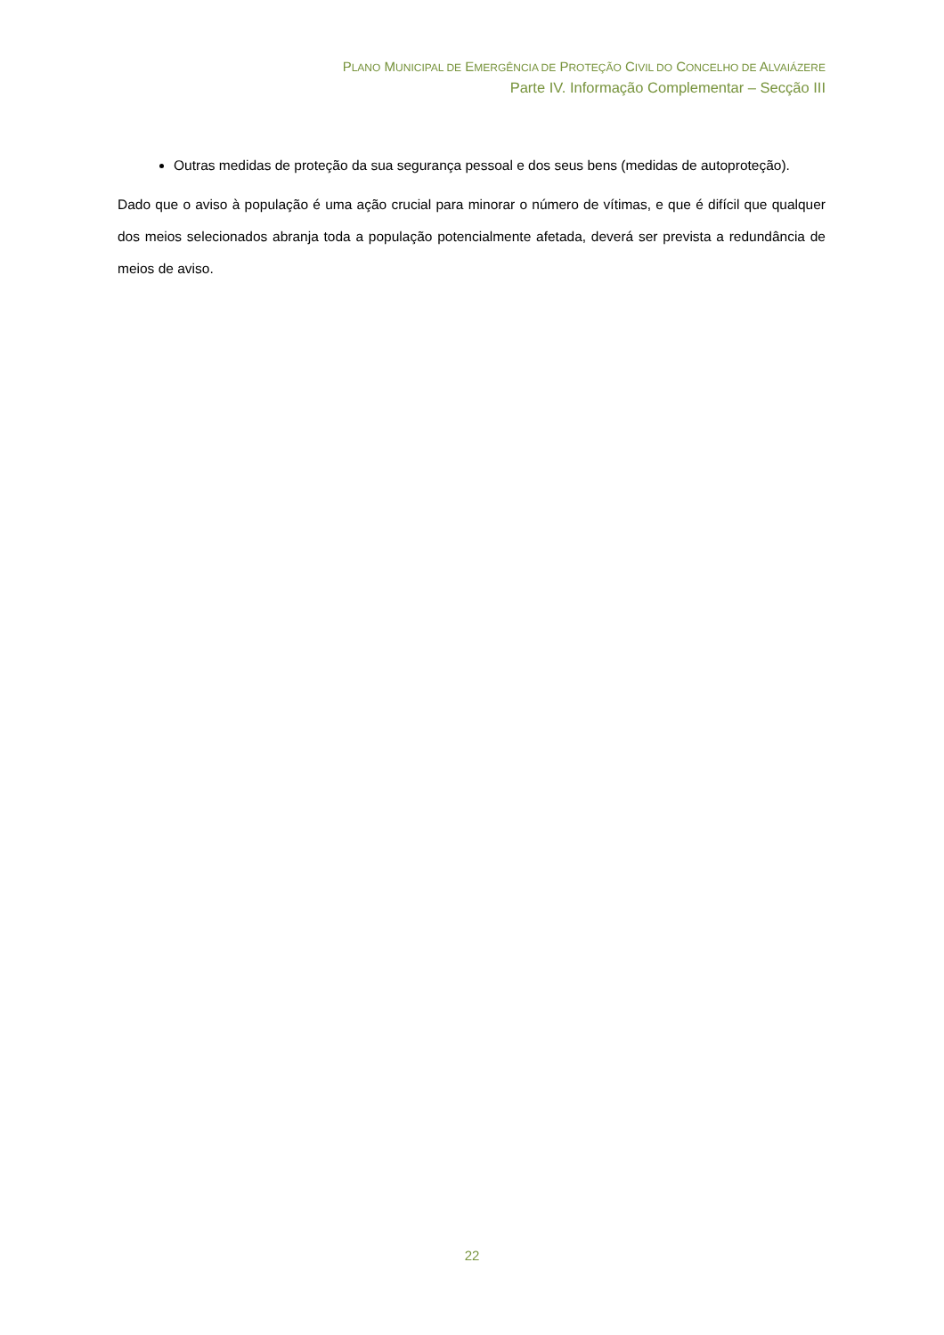PLANO MUNICIPAL DE EMERGÊNCIA DE PROTEÇÃO CIVIL DO CONCELHO DE ALVAIÁZERE
Parte IV. Informação Complementar – Secção III
Outras medidas de proteção da sua segurança pessoal e dos seus bens (medidas de autoproteção).
Dado que o aviso à população é uma ação crucial para minorar o número de vítimas, e que é difícil que qualquer dos meios selecionados abranja toda a população potencialmente afetada, deverá ser prevista a redundância de meios de aviso.
22